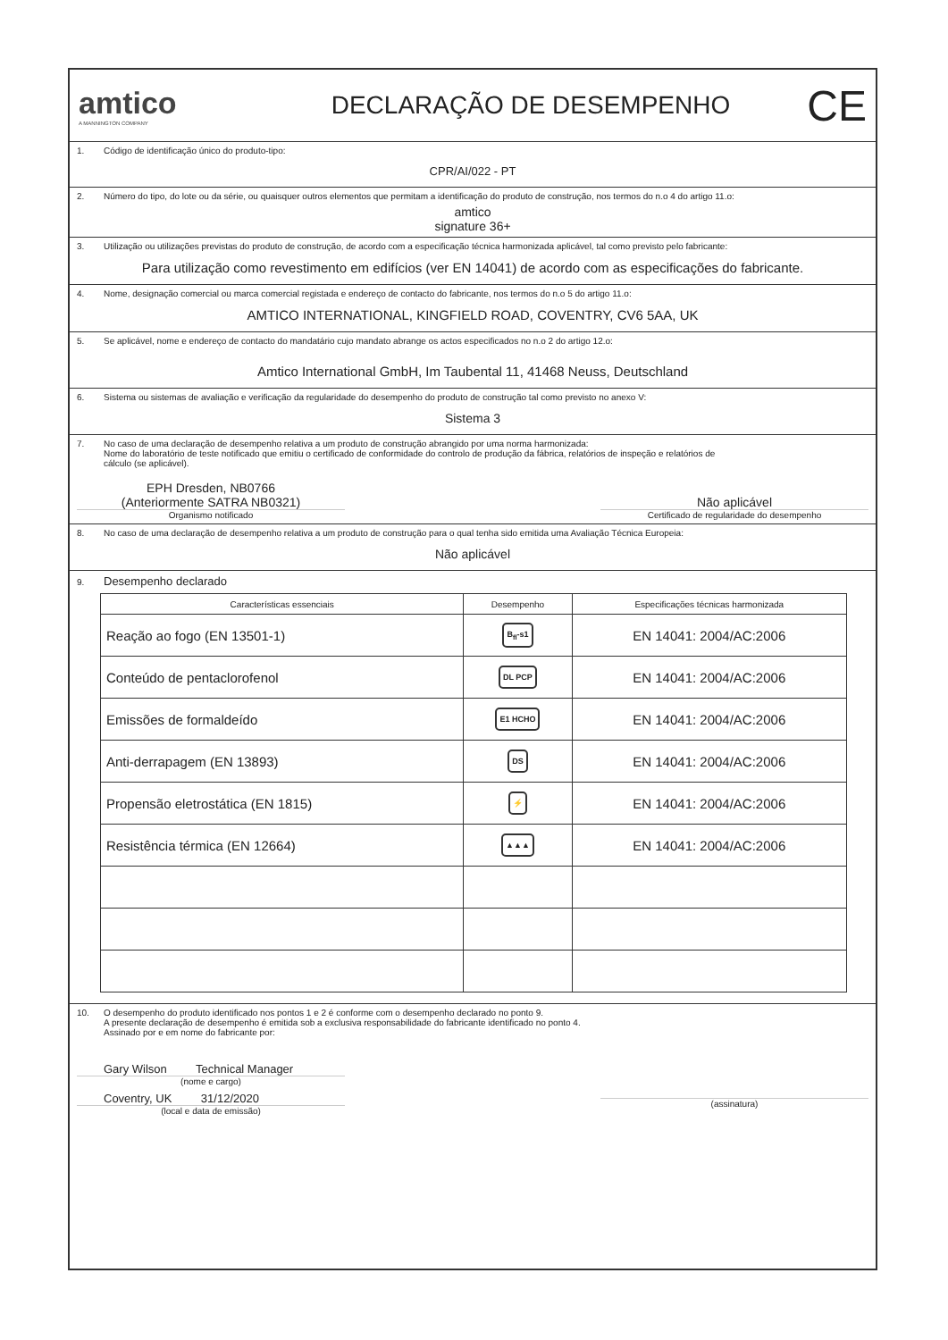amtico
A MANNINGTON COMPANY
DECLARAÇÃO DE DESEMPENHO
CE
1. Código de identificação único do produto-tipo:
CPR/AI/022 - PT
2. Número do tipo, do lote ou da série, ou quaisquer outros elementos que permitam a identificação do produto de construção, nos termos do n.o 4 do artigo 11.o:
amtico
signature 36+
3. Utilização ou utilizações previstas do produto de construção, de acordo com a especificação técnica harmonizada aplicável, tal como previsto pelo fabricante:
Para utilização como revestimento em edifícios (ver EN 14041) de acordo com as especificações do fabricante.
4. Nome, designação comercial ou marca comercial registada e endereço de contacto do fabricante, nos termos do n.o 5 do artigo 11.o:
AMTICO INTERNATIONAL, KINGFIELD ROAD, COVENTRY, CV6 5AA, UK
5. Se aplicável, nome e endereço de contacto do mandatário cujo mandato abrange os actos especificados no n.o 2 do artigo 12.o:
Amtico International GmbH, Im Taubental 11, 41468 Neuss, Deutschland
6. Sistema ou sistemas de avaliação e verificação da regularidade do desempenho do produto de construção tal como previsto no anexo V:
Sistema 3
7. No caso de uma declaração de desempenho relativa a um produto de construção abrangido por uma norma harmonizada:
Nome do laboratório de teste notificado que emitiu o certificado de conformidade do controlo de produção da fábrica, relatórios de inspeção e relatórios de
cálculo (se aplicável).
EPH Dresden, NB0766
(Anteriormente SATRA NB0321)
Organismo notificado
Não aplicável
Certificado de regularidade do desempenho
8. No caso de uma declaração de desempenho relativa a um produto de construção para o qual tenha sido emitida uma Avaliação Técnica Europeia:
Não aplicável
9. Desempenho declarado
| Características essenciais | Desempenho | Especificações técnicas harmonizada |
| --- | --- | --- |
| Reação ao fogo (EN 13501-1) | B<sub>fl</sub>-s1 | EN 14041: 2004/AC:2006 |
| Conteúdo de pentaclorofenol | DL PCP | EN 14041: 2004/AC:2006 |
| Emissões de formaldeído | E1 HCHO | EN 14041: 2004/AC:2006 |
| Anti-derrapagem (EN 13893) | DS | EN 14041: 2004/AC:2006 |
| Propensão eletrostática (EN 1815) | ⚡ | EN 14041: 2004/AC:2006 |
| Resistência térmica (EN 12664) | ▲▲▲ | EN 14041: 2004/AC:2006 |
10. O desempenho do produto identificado nos pontos 1 e 2 é conforme com o desempenho declarado no ponto 9.
A presente declaração de desempenho é emitida sob a exclusiva responsabilidade do fabricante identificado no ponto 4.
Assinado por e em nome do fabricante por:
Gary Wilson Technical Manager
(nome e cargo)
Coventry, UK 31/12/2020
(local e data de emissão)
(assinatura)